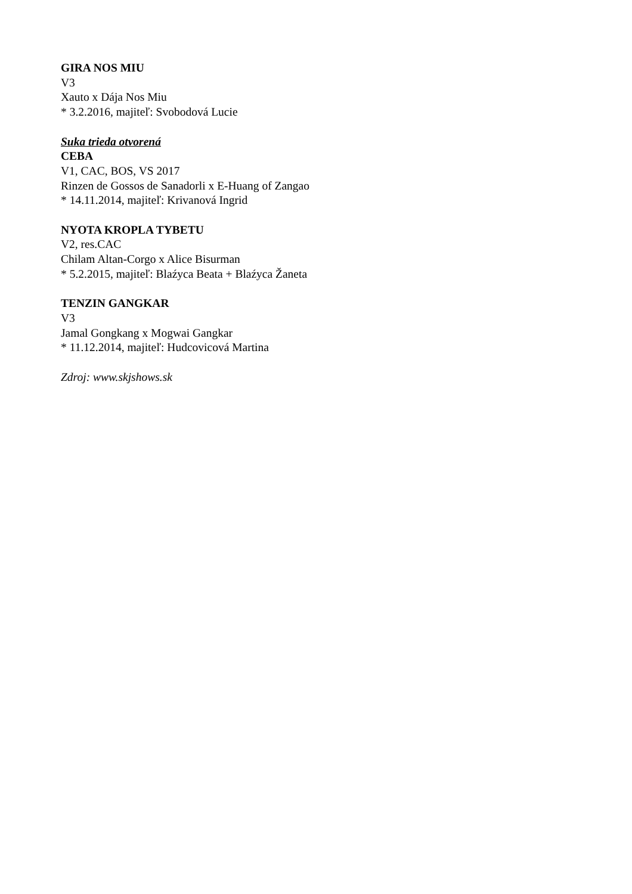GIRA NOS MIU
V3
Xauto x Dája Nos Miu
* 3.2.2016, majiteľ: Svobodová Lucie
Suka trieda otvorená
CEBA
V1, CAC, BOS, VS 2017
Rinzen de Gossos de Sanadorli x E-Huang of Zangao
* 14.11.2014, majiteľ: Krivanová Ingrid
NYOTA KROPLA TYBETU
V2, res.CAC
Chilam Altan-Corgo x Alice Bisurman
* 5.2.2015, majiteľ: Blaźyca Beata + Blaźyca Žaneta
TENZIN GANGKAR
V3
Jamal Gongkang x Mogwai Gangkar
* 11.12.2014, majiteľ: Hudcovicová Martina
Zdroj: www.skjshows.sk